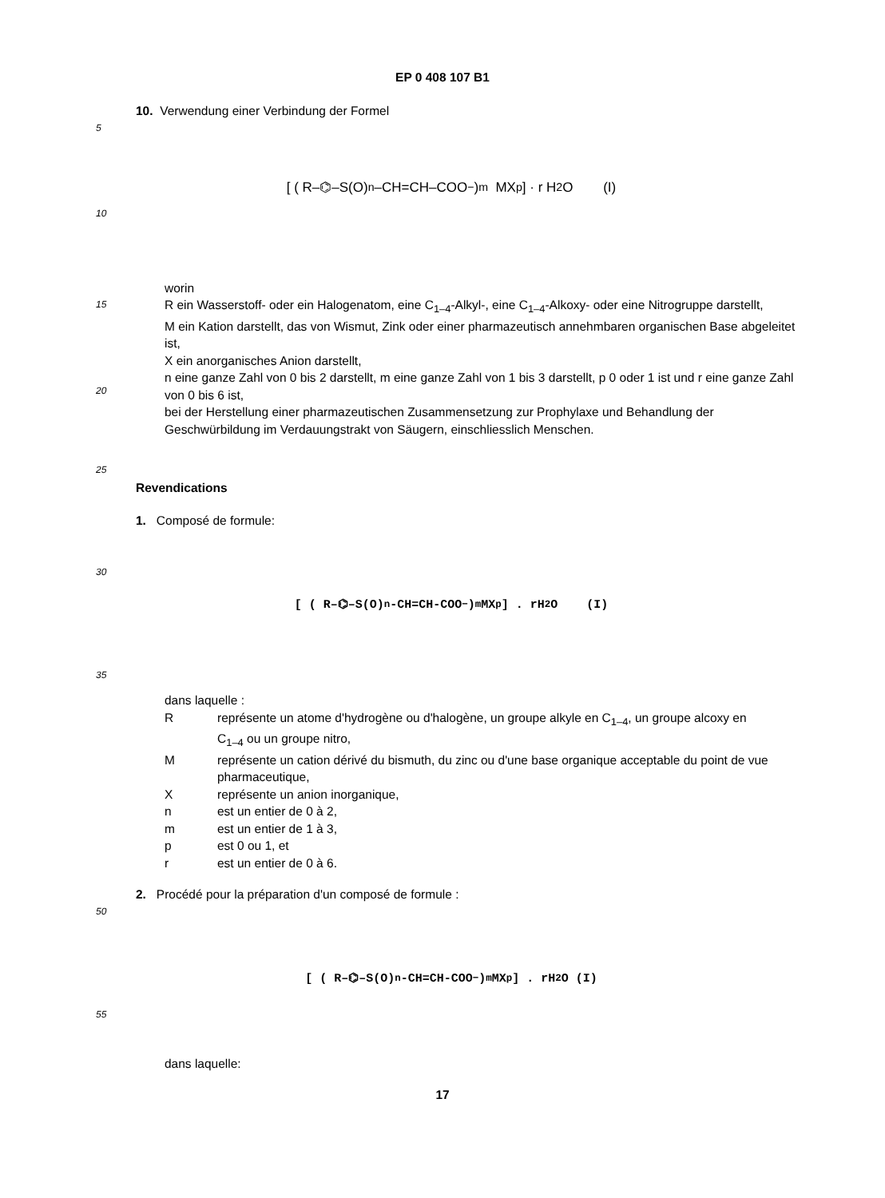EP 0 408 107 B1
10. Verwendung einer Verbindung der Formel
5
10
[ ( R–⌬–S(O)<sub>n</sub>–CH=CH–COO<sup>−</sup> )<sub>m</sub> MX<sub>p</sub> ] · r H<sub>2</sub>O (I)
15
20
worin
R ein Wasserstoff- oder ein Halogenatom, eine C<sub>1–4</sub>-Alkyl-, eine C<sub>1–4</sub>-Alkoxy- oder eine Nitrogruppe darstellt,
M ein Kation darstellt, das von Wismut, Zink oder einer pharmazeutisch annehmbaren organischen Base abgeleitet ist,
X ein anorganisches Anion darstellt,
n eine ganze Zahl von 0 bis 2 darstellt, m eine ganze Zahl von 1 bis 3 darstellt, p 0 oder 1 ist und r eine ganze Zahl von 0 bis 6 ist,
bei der Herstellung einer pharmazeutischen Zusammensetzung zur Prophylaxe und Behandlung der Geschwürbildung im Verdauungstrakt von Säugern, einschliesslich Menschen.
25
Revendications
1. Composé de formule:
30
35
[ ( R–⌬–S(O)<sub>n</sub>-CH=CH-COO<sup>−</sup> )<sub>m</sub> MX<sub>p</sub> ] . rH<sub>2</sub>O (I)
dans laquelle :
| R | représente un atome d'hydrogène ou d'halogène, un groupe alkyle en C<sub>1–4</sub>, un groupe alcoxy en C<sub>1–4</sub> ou un groupe nitro, |
| M | représente un cation dérivé du bismuth, du zinc ou d'une base organique acceptable du point de vue pharmaceutique, |
| X | représente un anion inorganique, |
| n | est un entier de 0 à 2, |
| m | est un entier de 1 à 3, |
| p | est 0 ou 1, et |
| r | est un entier de 0 à 6. |
2. Procédé pour la préparation d'un composé de formule :
50
55
[ ( R–⌬–S(O)<sub>n</sub>-CH=CH-COO<sup>−</sup> )<sub>m</sub> MX<sub>p</sub> ] . rH<sub>2</sub>O (I)
dans laquelle:
17